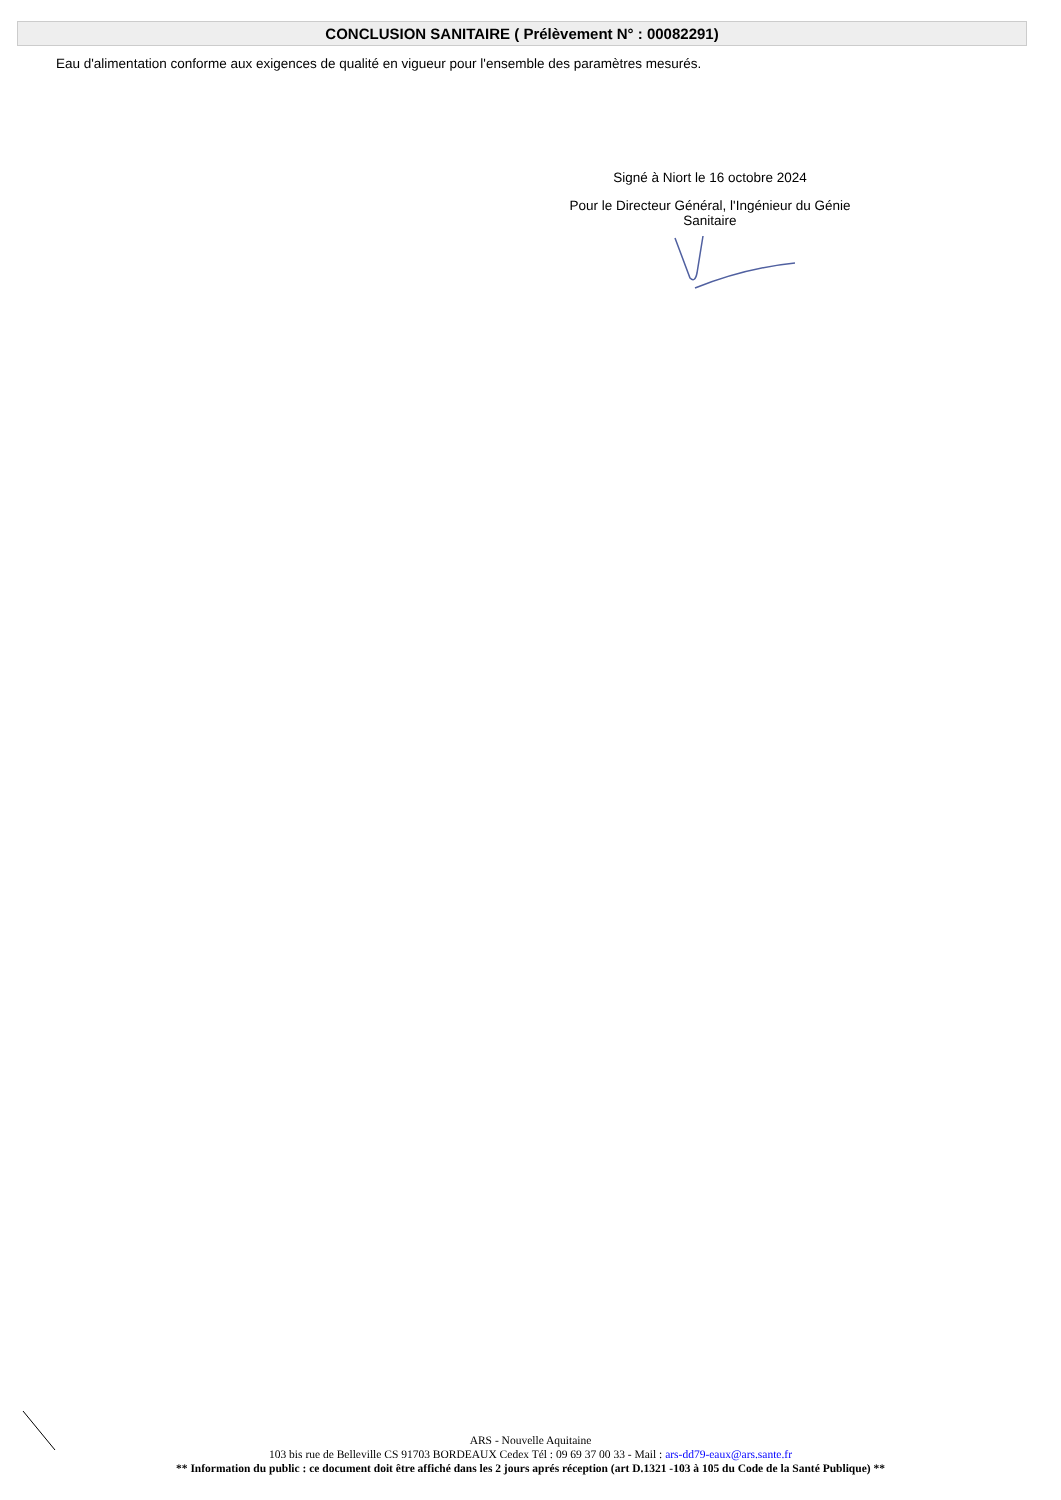CONCLUSION SANITAIRE ( Prélèvement N° : 00082291)
Eau d'alimentation conforme aux exigences de qualité en vigueur pour l'ensemble des paramètres mesurés.
Signé à Niort le 16 octobre 2024
Pour le Directeur Général, l'Ingénieur du Génie Sanitaire
ARS - Nouvelle Aquitaine
103 bis rue de Belleville CS 91703 BORDEAUX Cedex Tél : 09 69 37 00 33 - Mail : ars-dd79-eaux@ars.sante.fr
** Information du public : ce document doit être affiché dans les 2 jours aprés réception (art D.1321 -103 à 105 du Code de la Santé Publique) **